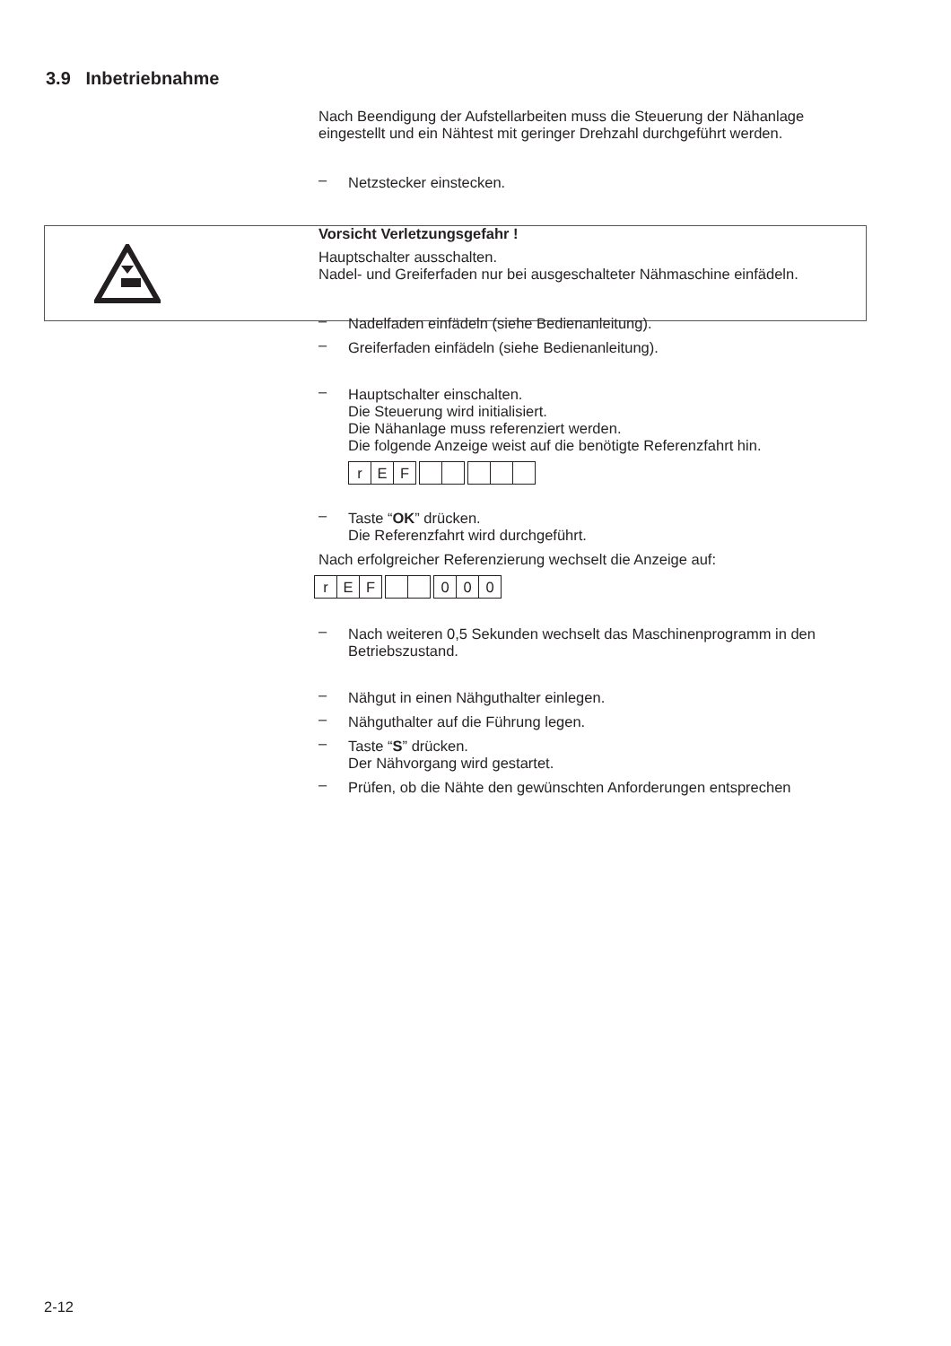3.9 Inbetriebnahme
Nach Beendigung der Aufstellarbeiten muss die Steuerung der Nähanlage eingestellt und ein Nähtest mit geringer Drehzahl durchgeführt werden.
– Netzstecker einstecken.
Vorsicht Verletzungsgefahr !
Hauptschalter ausschalten.
Nadel- und Greiferfaden nur bei ausgeschalteter Nähmaschine einfädeln.
– Nadelfaden einfädeln (siehe Bedienanleitung).
– Greiferfaden einfädeln (siehe Bedienanleitung).
– Hauptschalter einschalten.
Die Steuerung wird initialisiert.
Die Nähanlage muss referenziert werden.
Die folgende Anzeige weist auf die benötigte Referenzfahrt hin.
r E F
– Taste “OK” drücken.
Die Referenzfahrt wird durchgeführt.
Nach erfolgreicher Referenzierung wechselt die Anzeige auf:
r E F 0 0 0
– Nach weiteren 0,5 Sekunden wechselt das Maschinenprogramm in den Betriebszustand.
– Nähgut in einen Nähguthalter einlegen.
– Nähguthalter auf die Führung legen.
– Taste “S” drücken.
Der Nähvorgang wird gestartet.
– Prüfen, ob die Nähte den gewünschten Anforderungen entsprechen
2-12